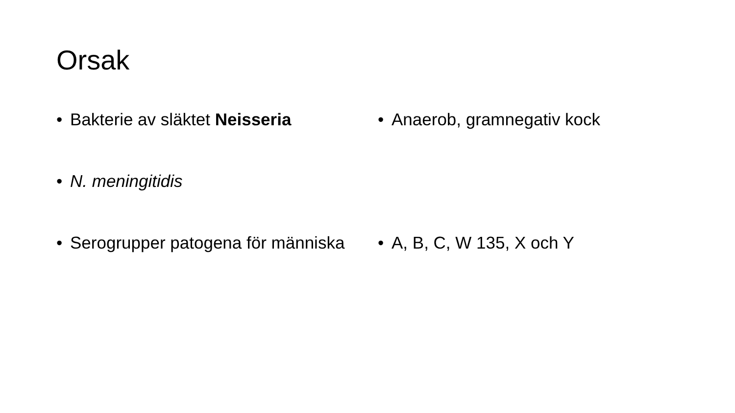Orsak
• Bakterie av släktet Neisseria
• Anaerob, gramnegativ kock
• N. meningitidis
• Serogrupper patogena för människa
• A, B, C, W 135, X och Y